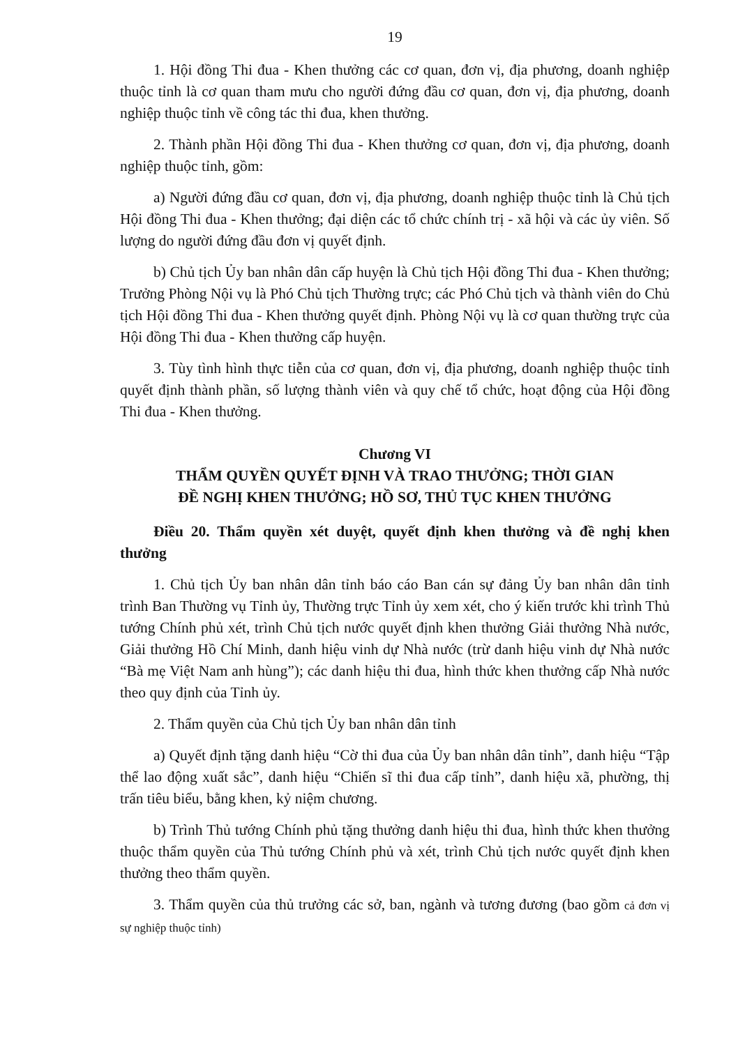19
1. Hội đồng Thi đua - Khen thưởng các cơ quan, đơn vị, địa phương, doanh nghiệp thuộc tỉnh là cơ quan tham mưu cho người đứng đầu cơ quan, đơn vị, địa phương, doanh nghiệp thuộc tỉnh về công tác thi đua, khen thưởng.
2. Thành phần Hội đồng Thi đua - Khen thưởng cơ quan, đơn vị, địa phương, doanh nghiệp thuộc tỉnh, gồm:
a) Người đứng đầu cơ quan, đơn vị, địa phương, doanh nghiệp thuộc tỉnh là Chủ tịch Hội đồng Thi đua - Khen thưởng; đại diện các tổ chức chính trị - xã hội và các ủy viên. Số lượng do người đứng đầu đơn vị quyết định.
b) Chủ tịch Ủy ban nhân dân cấp huyện là Chủ tịch Hội đồng Thi đua - Khen thưởng; Trưởng Phòng Nội vụ là Phó Chủ tịch Thường trực; các Phó Chủ tịch và thành viên do Chủ tịch Hội đồng Thi đua - Khen thưởng quyết định. Phòng Nội vụ là cơ quan thường trực của Hội đồng Thi đua - Khen thưởng cấp huyện.
3. Tùy tình hình thực tiễn của cơ quan, đơn vị, địa phương, doanh nghiệp thuộc tỉnh quyết định thành phần, số lượng thành viên và quy chế tổ chức, hoạt động của Hội đồng Thi đua - Khen thưởng.
Chương VI
THẨM QUYỀN QUYẾT ĐỊNH VÀ TRAO THƯỞNG; THỜI GIAN
ĐỀ NGHỊ KHEN THƯỞNG; HỒ SƠ, THỦ TỤC KHEN THƯỞNG
Điều 20. Thẩm quyền xét duyệt, quyết định khen thưởng và đề nghị khen thưởng
1. Chủ tịch Ủy ban nhân dân tỉnh báo cáo Ban cán sự đảng Ủy ban nhân dân tỉnh trình Ban Thường vụ Tỉnh ủy, Thường trực Tỉnh ủy xem xét, cho ý kiến trước khi trình Thủ tướng Chính phủ xét, trình Chủ tịch nước quyết định khen thưởng Giải thưởng Nhà nước, Giải thưởng Hồ Chí Minh, danh hiệu vinh dự Nhà nước (trừ danh hiệu vinh dự Nhà nước “Bà mẹ Việt Nam anh hùng”); các danh hiệu thi đua, hình thức khen thưởng cấp Nhà nước theo quy định của Tỉnh ủy.
2. Thẩm quyền của Chủ tịch Ủy ban nhân dân tỉnh
a) Quyết định tặng danh hiệu “Cờ thi đua của Ủy ban nhân dân tỉnh”, danh hiệu “Tập thể lao động xuất sắc”, danh hiệu “Chiến sĩ thi đua cấp tỉnh”, danh hiệu xã, phường, thị trấn tiêu biểu, bằng khen, kỷ niệm chương.
b) Trình Thủ tướng Chính phủ tặng thưởng danh hiệu thi đua, hình thức khen thưởng thuộc thẩm quyền của Thủ tướng Chính phủ và xét, trình Chủ tịch nước quyết định khen thưởng theo thẩm quyền.
3. Thẩm quyền của thủ trưởng các sở, ban, ngành và tương đương (bao gồm cả đơn vị sự nghiệp thuộc tỉnh)